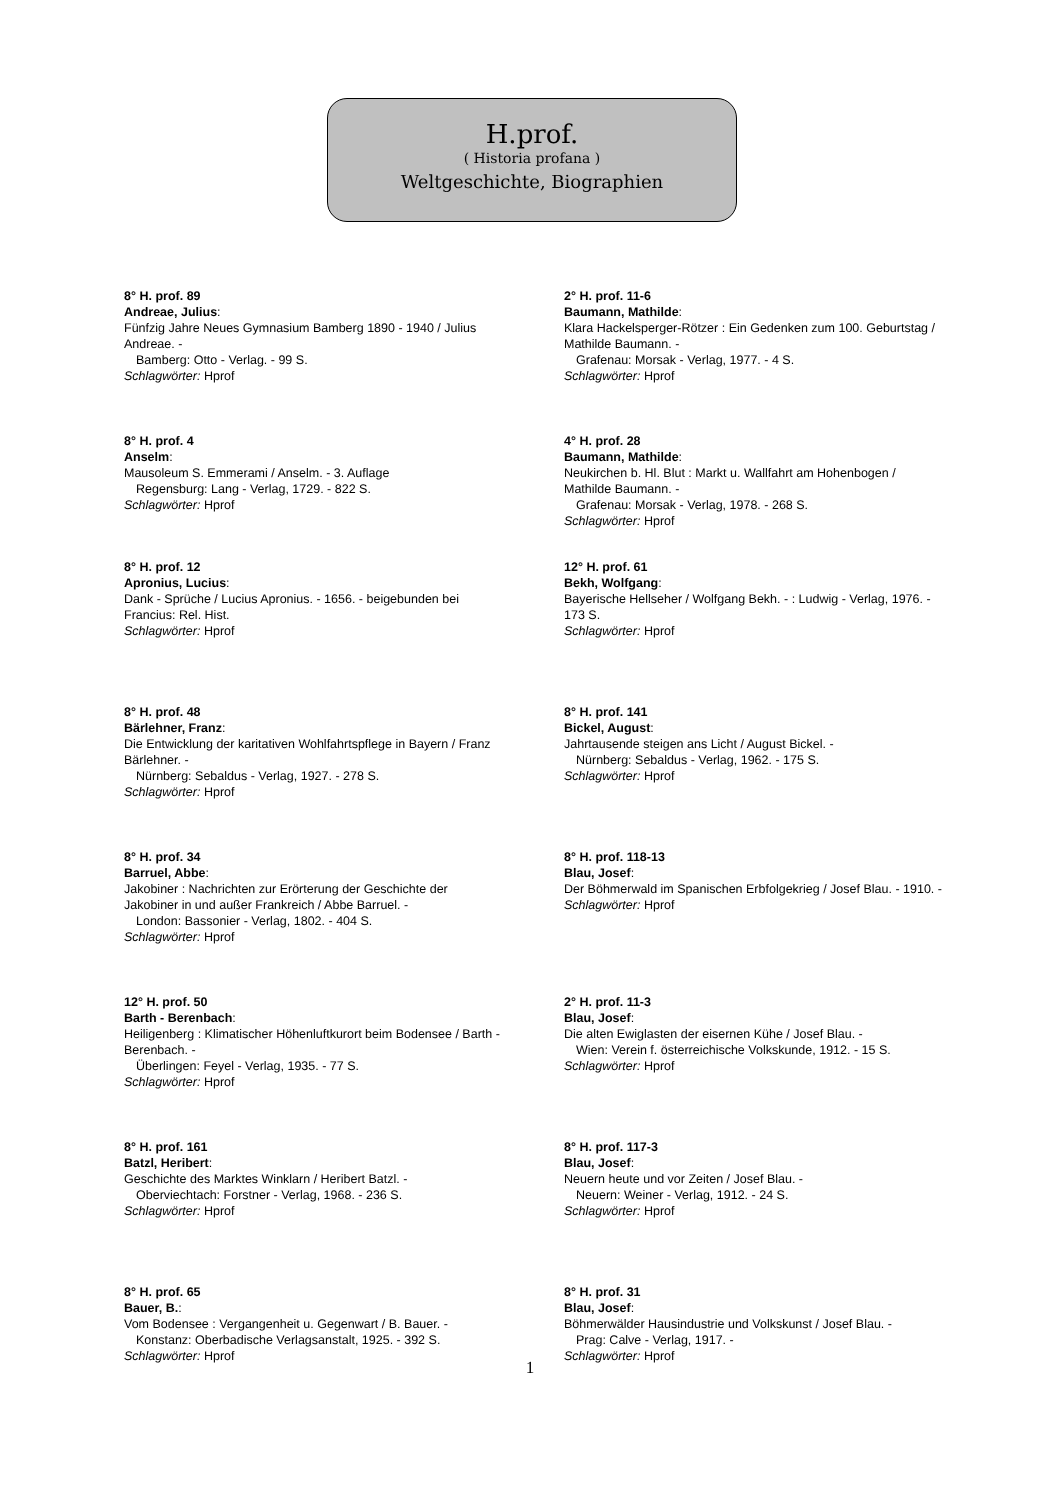H.prof.
( Historia profana )
Weltgeschichte, Biographien
8° H. prof. 89
Andreae, Julius:
Fünfzig Jahre Neues Gymnasium Bamberg 1890 - 1940 / Julius Andreae. -
Bamberg: Otto - Verlag. - 99 S.
Schlagwörter: Hprof
8° H. prof. 4
Anselm:
Mausoleum S. Emmerami / Anselm. - 3. Auflage
Regensburg: Lang - Verlag, 1729. - 822 S.
Schlagwörter: Hprof
8° H. prof. 12
Apronius, Lucius:
Dank - Sprüche / Lucius Apronius. - 1656. - beigebunden bei Francius: Rel. Hist.
Schlagwörter: Hprof
8° H. prof. 48
Bärlehner, Franz:
Die Entwicklung der karitativen Wohlfahrtspflege in Bayern / Franz Bärlehner. -
Nürnberg: Sebaldus - Verlag, 1927. - 278 S.
Schlagwörter: Hprof
8° H. prof. 34
Barruel, Abbe:
Jakobiner : Nachrichten zur Erörterung der Geschichte der Jakobiner in und außer Frankreich / Abbe Barruel. -
London: Bassonier - Verlag, 1802. - 404 S.
Schlagwörter: Hprof
12° H. prof. 50
Barth - Berenbach:
Heiligenberg : Klimatischer Höhenluftkurort beim Bodensee / Barth - Berenbach. -
Überlingen: Feyel - Verlag, 1935. - 77 S.
Schlagwörter: Hprof
8° H. prof. 161
Batzl, Heribert:
Geschichte des Marktes Winklarn / Heribert Batzl. -
Oberviechtach: Forstner - Verlag, 1968. - 236 S.
Schlagwörter: Hprof
8° H. prof. 65
Bauer, B.:
Vom Bodensee : Vergangenheit u. Gegenwart / B. Bauer. -
Konstanz: Oberbadische Verlagsanstalt, 1925. - 392 S.
Schlagwörter: Hprof
2° H. prof. 11-6
Baumann, Mathilde:
Klara Hackelsperger-Rötzer : Ein Gedenken zum 100. Geburtstag / Mathilde Baumann. -
Grafenau: Morsak - Verlag, 1977. - 4 S.
Schlagwörter: Hprof
4° H. prof. 28
Baumann, Mathilde:
Neukirchen b. Hl. Blut : Markt u. Wallfahrt am Hohenbogen / Mathilde Baumann. -
Grafenau: Morsak - Verlag, 1978. - 268 S.
Schlagwörter: Hprof
12° H. prof. 61
Bekh, Wolfgang:
Bayerische Hellseher / Wolfgang Bekh. - : Ludwig - Verlag, 1976. - 173 S.
Schlagwörter: Hprof
8° H. prof. 141
Bickel, August:
Jahrtausende steigen ans Licht / August Bickel. -
Nürnberg: Sebaldus - Verlag, 1962. - 175 S.
Schlagwörter: Hprof
8° H. prof. 118-13
Blau, Josef:
Der Böhmerwald im Spanischen Erbfolgekrieg / Josef Blau. - 1910. -
Schlagwörter: Hprof
2° H. prof. 11-3
Blau, Josef:
Die alten Ewiglasten der eisernen Kühe / Josef Blau. -
Wien: Verein f. österreichische Volkskunde, 1912. - 15 S.
Schlagwörter: Hprof
8° H. prof. 117-3
Blau, Josef:
Neuern heute und vor Zeiten / Josef Blau. -
Neuern: Weiner - Verlag, 1912. - 24 S.
Schlagwörter: Hprof
8° H. prof. 31
Blau, Josef:
Böhmerwälder Hausindustrie und Volkskunst / Josef Blau. -
Prag: Calve - Verlag, 1917. -
Schlagwörter: Hprof
1